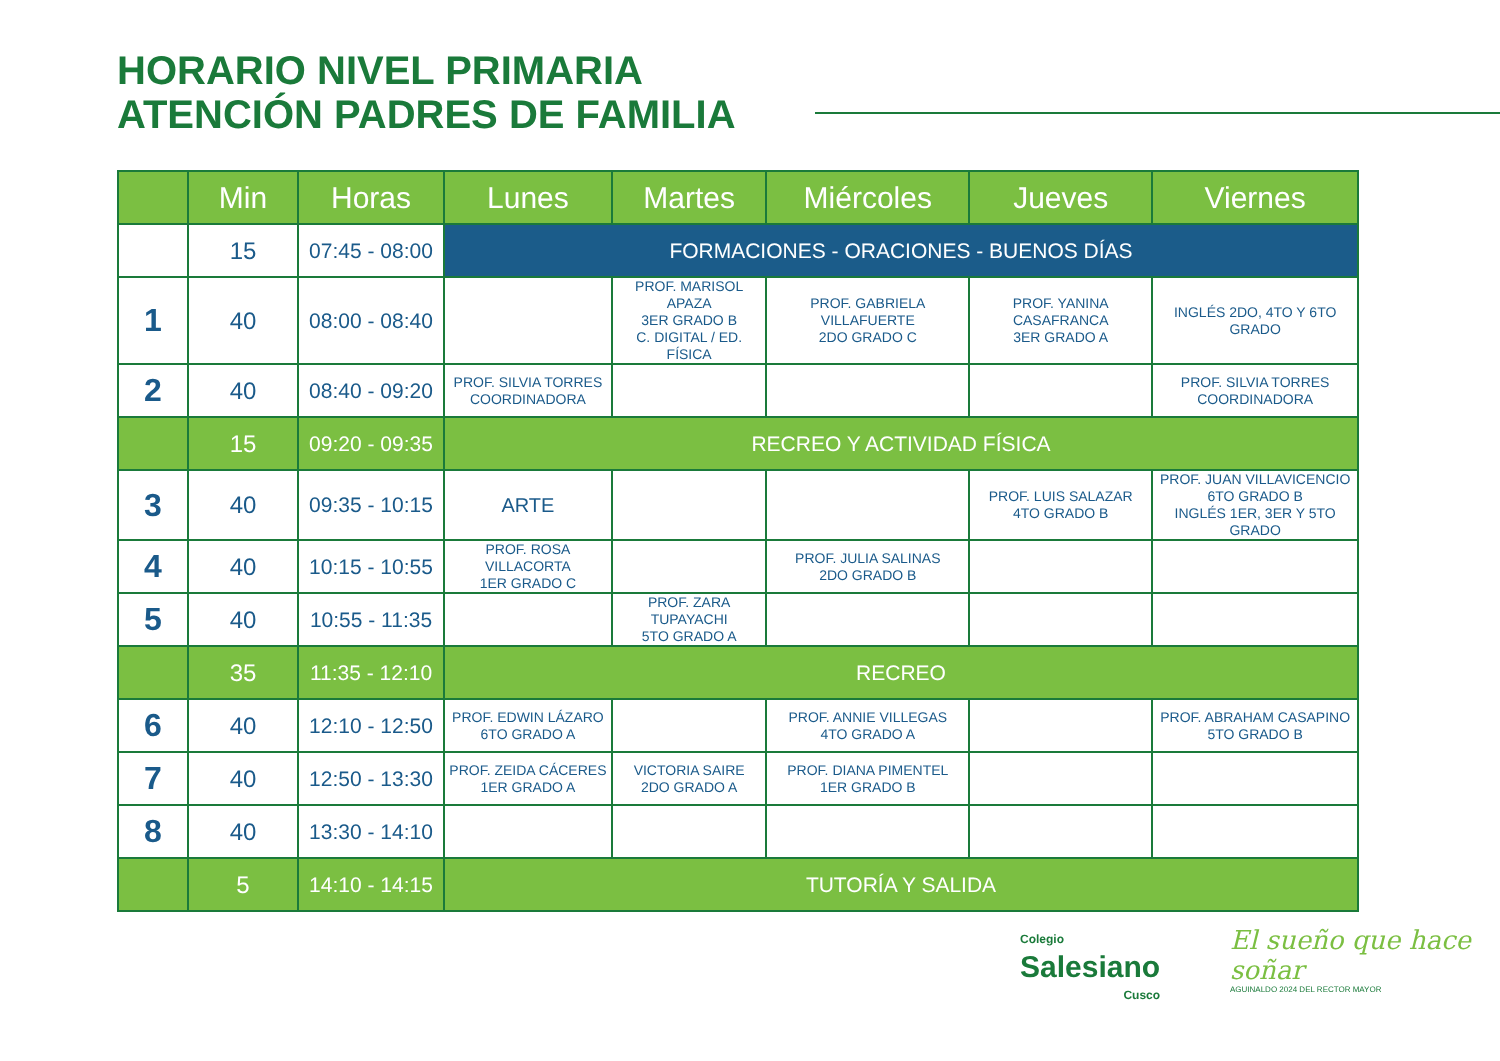HORARIO NIVEL PRIMARIA
ATENCIÓN PADRES DE FAMILIA
| | Min | Horas | Lunes | Martes | Miércoles | Jueves | Viernes |
| --- | --- | --- | --- | --- | --- | --- | --- |
| | 15 | 07:45 - 08:00 | FORMACIONES - ORACIONES - BUENOS DÍAS | | | | |
| 1 | 40 | 08:00 - 08:40 | | PROF. MARISOL APAZA 3ER GRADO B C. DIGITAL / ED. FÍSICA | PROF. GABRIELA VILLAFUERTE 2DO GRADO C | PROF. YANINA CASAFRANCA 3ER GRADO A | INGLÉS 2DO, 4TO Y 6TO GRADO |
| 2 | 40 | 08:40 - 09:20 | PROF. SILVIA TORRES COORDINADORA | | | | PROF. SILVIA TORRES COORDINADORA |
| | 15 | 09:20 - 09:35 | RECREO Y ACTIVIDAD FÍSICA | | | | |
| 3 | 40 | 09:35 - 10:15 | ARTE | | | PROF. LUIS SALAZAR 4TO GRADO B | PROF. JUAN VILLAVICENCIO 6TO GRADO B INGLÉS 1ER, 3ER Y 5TO GRADO |
| 4 | 40 | 10:15 - 10:55 | PROF. ROSA VILLACORTA 1ER GRADO C | | PROF. JULIA SALINAS 2DO GRADO B | | |
| 5 | 40 | 10:55 - 11:35 | | PROF. ZARA TUPAYACHI 5TO GRADO A | | | |
| | 35 | 11:35 - 12:10 | RECREO | | | | |
| 6 | 40 | 12:10 - 12:50 | PROF. EDWIN LÁZARO 6TO GRADO A | | PROF. ANNIE VILLEGAS 4TO GRADO A | | PROF. ABRAHAM CASAPINO 5TO GRADO B |
| 7 | 40 | 12:50 - 13:30 | PROF. ZEIDA CÁCERES 1ER GRADO A | VICTORIA SAIRE 2DO GRADO A | PROF. DIANA PIMENTEL 1ER GRADO B | | |
| 8 | 40 | 13:30 - 14:10 | | | | | |
| | 5 | 14:10 - 14:15 | TUTORÍA Y SALIDA | | | | |
Colegio
Salesiano
Cusco
El sueño que hace soñar
AGUINALDO 2024 DEL RECTOR MAYOR